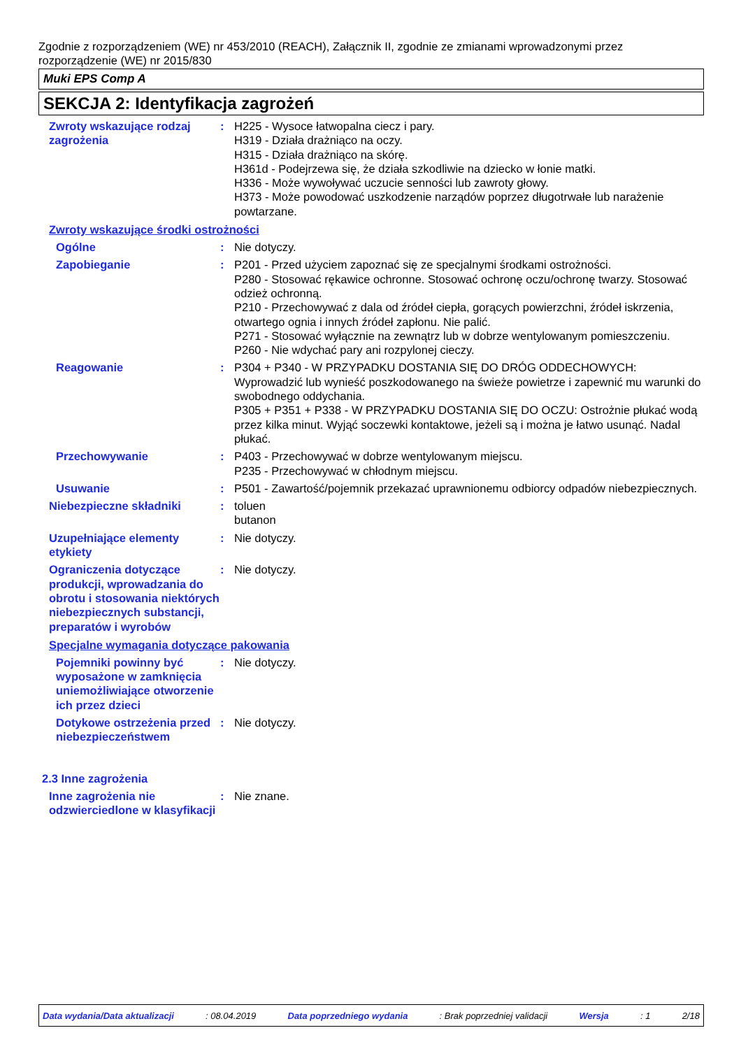Zgodnie z rozporządzeniem (WE) nr 453/2010 (REACH), Załącznik II, zgodnie ze zmianami wprowadzonymi przez rozporządzenie (WE) nr 2015/830
Muki EPS Comp A
SEKCJA 2: Identyfikacja zagrożeń
Zwroty wskazujące rodzaj zagrożenia
: H225 - Wysoce łatwopalna ciecz i pary.
H319 - Działa drażniąco na oczy.
H315 - Działa drażniąco na skórę.
H361d - Podejrzewa się, że działa szkodliwie na dziecko w łonie matki.
H336 - Może wywoływać uczucie senności lub zawroty głowy.
H373 - Może powodować uszkodzenie narządów poprzez długotrwałe lub narażenie powtarzane.
Zwroty wskazujące środki ostrożności
Ogólne : Nie dotyczy.
Zapobieganie : P201 - Przed użyciem zapoznać się ze specjalnymi środkami ostrożności.
P280 - Stosować rękawice ochronne. Stosować ochronę oczu/ochronę twarzy. Stosować odzież ochronną.
P210 - Przechowywać z dala od źródeł ciepła, gorących powierzchni, źródeł iskrzenia, otwartego ognia i innych źródeł zapłonu. Nie palić.
P271 - Stosować wyłącznie na zewnątrz lub w dobrze wentylowanym pomieszczeniu.
P260 - Nie wdychać pary ani rozpylonej cieczy.
Reagowanie : P304 + P340 - W PRZYPADKU DOSTANIA SIĘ DO DRÓG ODDECHOWYCH: Wyprowadzić lub wynieść poszkodowanego na świeże powietrze i zapewnić mu warunki do swobodnego oddychania.
P305 + P351 + P338 - W PRZYPADKU DOSTANIA SIĘ DO OCZU: Ostrożnie płukać wodą przez kilka minut. Wyjąć soczewki kontaktowe, jeżeli są i można je łatwo usunąć. Nadal płukać.
Przechowywanie : P403 - Przechowywać w dobrze wentylowanym miejscu.
P235 - Przechowywać w chłodnym miejscu.
Usuwanie : P501 - Zawartość/pojemnik przekazać uprawnionemu odbiorcy odpadów niebezpiecznych.
Niebezpieczne składniki : toluen
butanon
Uzupełniające elementy etykiety
: Nie dotyczy.
Ograniczenia dotyczące produkcji, wprowadzania do obrotu i stosowania niektórych niebezpiecznych substancji, preparatów i wyrobów
: Nie dotyczy.
Specjalne wymagania dotyczące pakowania
Pojemniki powinny być wyposażone w zamknięcia uniemożliwiające otworzenie ich przez dzieci
: Nie dotyczy.
Dotykowe ostrzeżenia przed niebezpieczeństwem
: Nie dotyczy.
2.3 Inne zagrożenia
Inne zagrożenia nie odzwierciedlone w klasyfikacji
: Nie znane.
Data wydania/Data aktualizacji : 08.04.2019 Data poprzedniego wydania : Brak poprzedniej validacji Wersja : 1 2/18